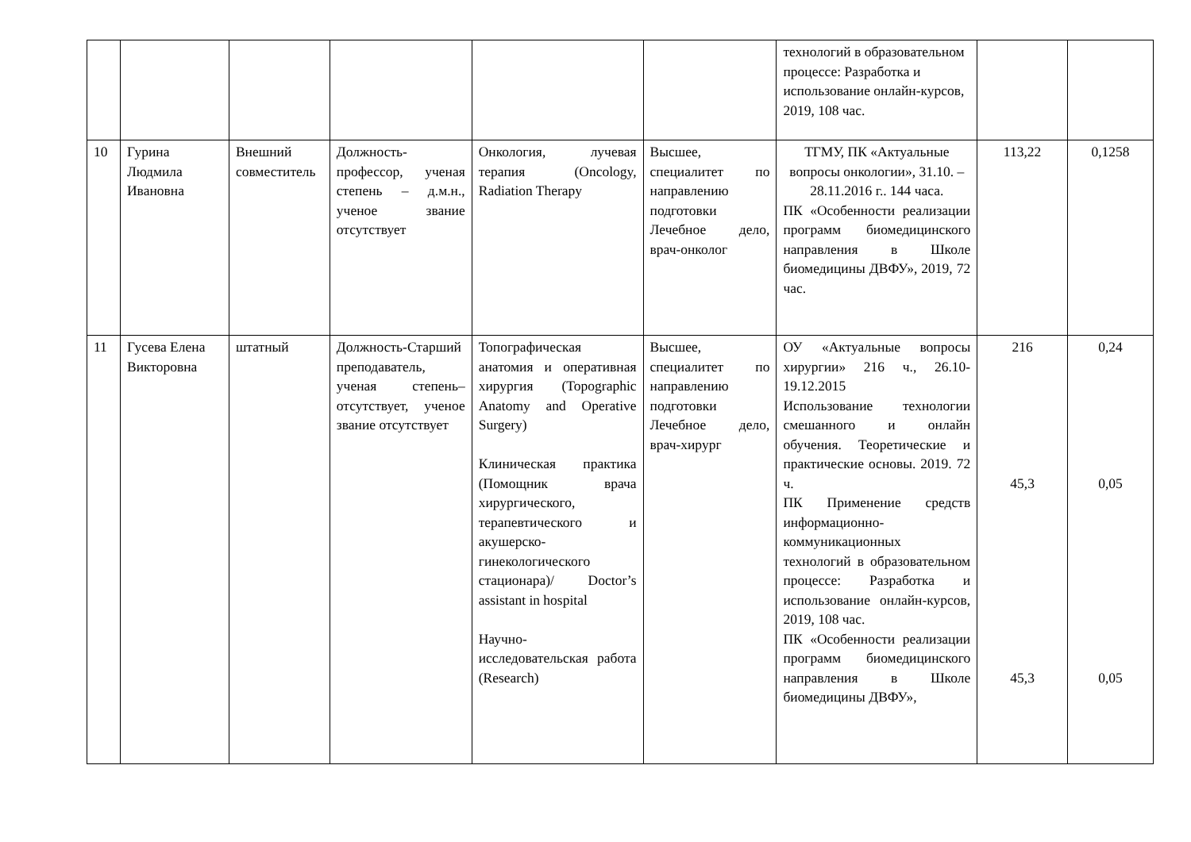| | | | | | | технологий в образовательном процессе: Разработка и использование онлайн-курсов, 2019, 108 час. | | |
| 10 | Гурина Людмила Ивановна | Внешний совместитель | Должность-профессор, ученая степень – д.м.н., ученое звание отсутствует | Онкология, лучевая терапия (Oncology, Radiation Therapy | Высшее, специалитет по направлению подготовки Лечебное дело, врач-онколог | ТГМУ, ПК «Актуальные вопросы онкологии», 31.10. – 28.11.2016 г.. 144 часа. ПК «Особенности реализации программ биомедицинского направления в Школе биомедицины ДВФУ», 2019, 72 час. | 113,22 | 0,1258 |
| 11 | Гусева Елена Викторовна | штатный | Должность-Старший преподаватель, ученая степень– отсутствует, ученое звание отсутствует | Топографическая анатомия и оперативная хирургия (Topographic Anatomy and Operative Surgery) Клиническая практика (Помощник врача хирургического, терапевтического и акушерско-гинекологического стационара)/ Doctor’s assistant in hospital Научно-исследовательская работа (Research) | Высшее, специалитет по направлению подготовки Лечебное дело, врач-хирург | ОУ «Актуальные вопросы хирургии» 216 ч., 26.10-19.12.2015 Использование технологии смешанного и онлайн обучения. Теоретические и практические основы. 2019. 72 ч. ПК Применение средств информационно-коммуникационных технологий в образовательном процессе: Разработка и использование онлайн-курсов, 2019, 108 час. ПК «Особенности реализации программ биомедицинского направления в Школе биомедицины ДВФУ», | 216 45,3 45,3 | 0,24 0,05 0,05 |